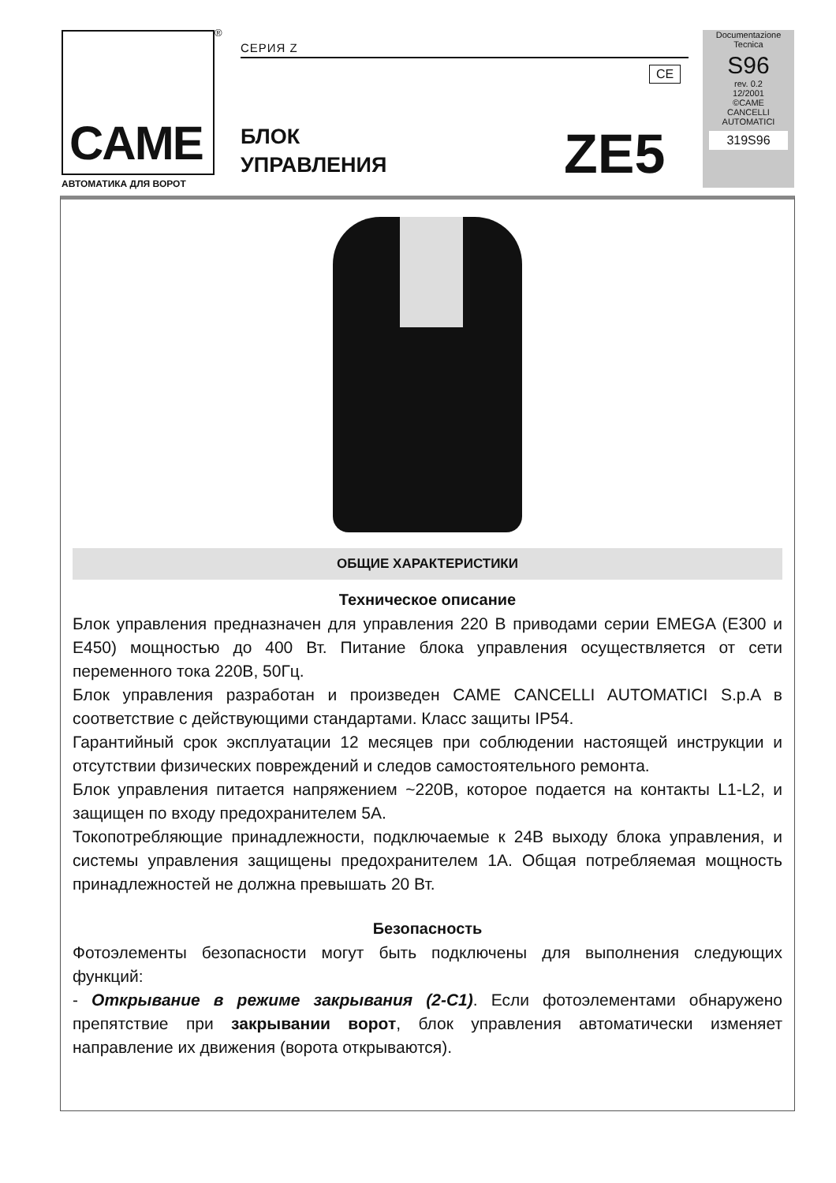CAME ®
АВТОМАТИКА ДЛЯ ВОРОТ
СЕРИЯ Z
CE
БЛОК
УПРАВЛЕНИЯ
ZE5
Documentazione
Tecnica
S96
rev. 0.2
12/2001
©CAME
CANCELLI
AUTOMATICI
319S96
ОБЩИЕ ХАРАКТЕРИСТИКИ
Техническое описание
Блок управления предназначен для управления 220 В приводами серии EMEGA (E300 и E450) мощностью до 400 Вт. Питание блока управления осуществляется от сети переменного тока 220В, 50Гц.
Блок управления разработан и произведен CAME CANCELLI AUTOMATICI S.p.A в соответствие с действующими стандартами. Класс защиты IP54.
Гарантийный срок эксплуатации 12 месяцев при соблюдении настоящей инструкции и отсутствии физических повреждений и следов самостоятельного ремонта.
Блок управления питается напряжением ~220В, которое подается на контакты L1-L2, и защищен по входу предохранителем 5А.
Токопотребляющие принадлежности, подключаемые к 24В выходу блока управления, и системы управления защищены предохранителем 1А. Общая потребляемая мощность принадлежностей не должна превышать 20 Вт.
Безопасность
Фотоэлементы безопасности могут быть подключены для выполнения следующих функций:
- Открывание в режиме закрывания (2-C1). Если фотоэлементами обнаружено препятствие при закрывании ворот, блок управления автоматически изменяет направление их движения (ворота открываются).